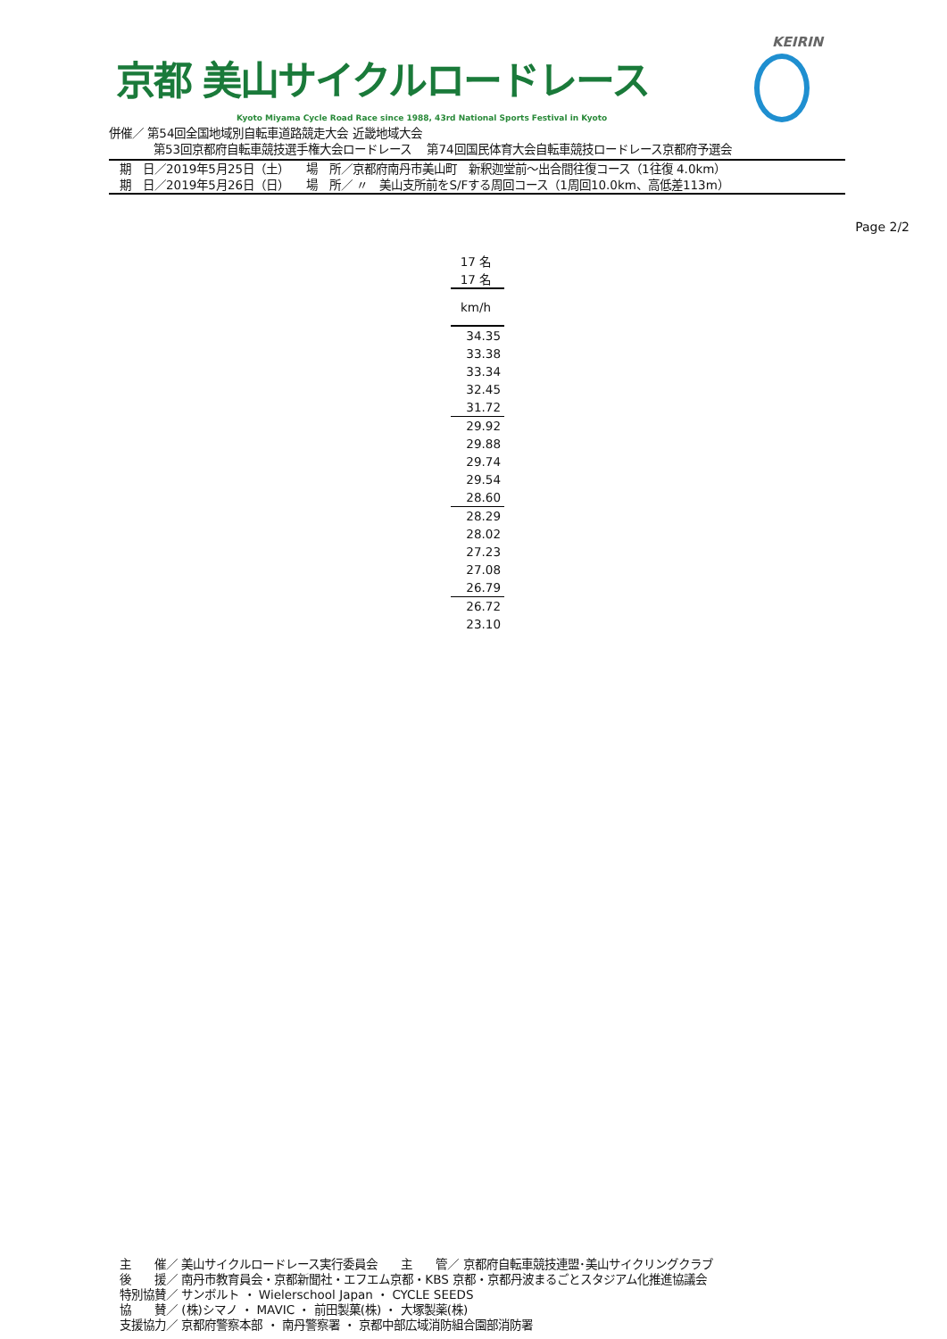京都 美山サイクルロードレース
Kyoto Miyama Cycle Road Race since 1988, 43rd National Sports Festival in Kyoto
KEIRIN
併催／ 第54回全国地域別自転車道路競走大会 近畿地域大会
第53回京都府自転車競技選手権大会ロードレース　 第74回国民体育大会自転車競技ロードレース京都府予選会
期　日／2019年5月25日（土）　　場　所／京都府南丹市美山町　新釈迦堂前～出合間往復コース（1往復 4.0km）
期　日／2019年5月26日（日）　　場　所／ 〃　美山支所前をS/Fする周回コース（1周回10.0km、高低差113m）
Page 2/2
| 17 名 |
| 17 名 |
| km/h |
| 34.35 |
| 33.38 |
| 33.34 |
| 32.45 |
| 31.72 |
| 29.92 |
| 29.88 |
| 29.74 |
| 29.54 |
| 28.60 |
| 28.29 |
| 28.02 |
| 27.23 |
| 27.08 |
| 26.79 |
| 26.72 |
| 23.10 |
主　　催／ 美山サイクルロードレース実行委員会　　主　　管／ 京都府自転車競技連盟･美山サイクリングクラブ
後　　援／ 南丹市教育員会・京都新聞社・エフエム京都・KBS 京都・京都丹波まるごとスタジアム化推進協議会
特別協賛／ サンボルト ・ Wielerschool Japan ・ CYCLE SEEDS
協　　賛／ (株)シマノ ・ MAVIC ・ 前田製菓(株) ・ 大塚製薬(株)
支援協力／ 京都府警察本部 ・ 南丹警察署 ・ 京都中部広域消防組合園部消防署